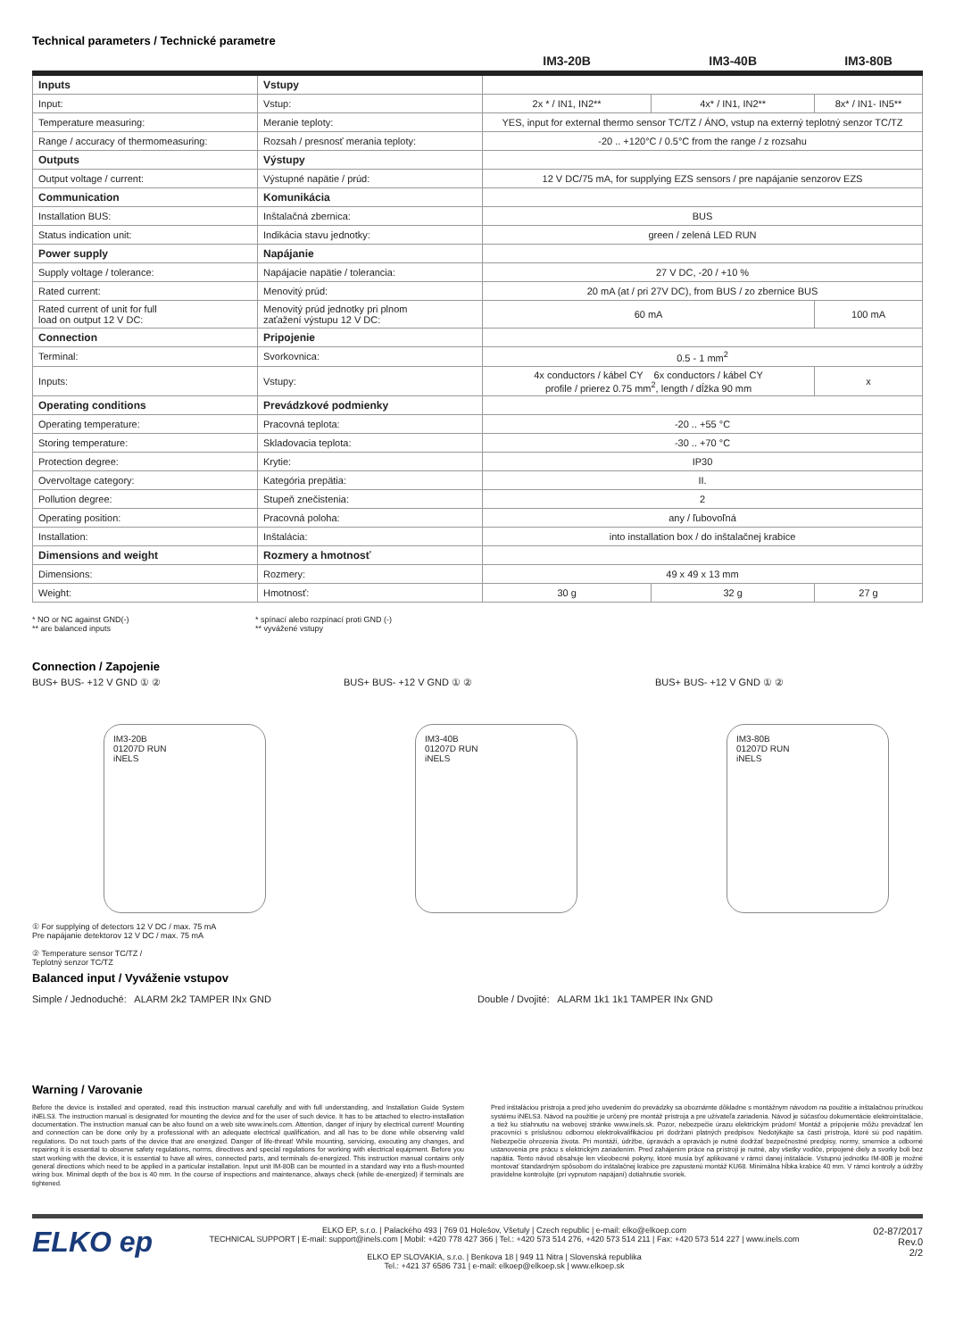Technical parameters / Technické parametre
| | | IM3-20B | IM3-40B | IM3-80B |
| --- | --- | --- | --- | --- |
| Inputs | Vstupy | | | |
| Input: | Vstup: | 2x * / IN1, IN2** | 4x* / IN1, IN2** | 8x* / IN1- IN5** |
| Temperature measuring: | Meranie teploty: | YES, input for external thermo sensor TC/TZ / ÁNO, vstup na externý teplotný senzor TC/TZ | | |
| Range / accuracy of thermomeasuring: | Rozsah / presnosť merania teploty: | -20 .. +120°C / 0.5°C from the range / z rozsahu | | |
| Outputs | Výstupy | | | |
| Output voltage / current: | Výstupné napätie / prúd: | 12 V DC/75 mA, for supplying EZS sensors / pre napájanie senzorov EZS | | |
| Communication | Komunikácia | | | |
| Installation BUS: | Inštalačná zbernica: | BUS | | |
| Status indication unit: | Indikácia stavu jednotky: | green / zelená LED RUN | | |
| Power supply | Napájanie | | | |
| Supply voltage / tolerance: | Napájacie napätie / tolerancia: | 27 V DC, -20 / +10 % | | |
| Rated current: | Menovitý prúd: | 20 mA (at / pri 27V DC), from BUS / zo zbernice BUS | | |
| Rated current of unit for full load on output 12 V DC: | Menovitý prúd jednotky pri plnom zaťažení výstupu 12 V DC: | 60 mA | | 100 mA |
| Connection | Pripojenie | | | |
| Terminal: | Svorkovnica: | 0.5 - 1 mm<sup>2</sup> | | |
| Inputs: | Vstupy: | 4x conductors / kábel CY 6x conductors / kábel CY profile / prierez 0.75 mm<sup>2</sup>, length / dĺžka 90 mm | | x |
| Operating conditions | Prevádzkové podmienky | | | |
| Operating temperature: | Pracovná teplota: | -20 .. +55 °C | | |
| Storing temperature: | Skladovacia teplota: | -30 .. +70 °C | | |
| Protection degree: | Krytie: | IP30 | | |
| Overvoltage category: | Kategória prepätia: | II. | | |
| Pollution degree: | Stupeň znečistenia: | 2 | | |
| Operating position: | Pracovná poloha: | any / ľubovoľná | | |
| Installation: | Inštalácia: | into installation box / do inštalačnej krabice | | |
| Dimensions and weight | Rozmery a hmotnosť | | | |
| Dimensions: | Rozmery: | 49 x 49 x 13 mm | | |
| Weight: | Hmotnosť: | 30 g | 32 g | 27 g |
* NO or NC against GND(-)
** are balanced inputs
* spínací alebo rozpínací proti GND (-)
** vyvážené vstupy
Connection / Zapojenie
BUS+ BUS- +12 V GND ① ②
IM3-20B
01207D RUN
iNELS
① For supplying of detectors 12 V DC / max. 75 mA
Pre napájanie detektorov 12 V DC / max. 75 mA
② Temperature sensor TC/TZ /
Teplotný senzor TC/TZ
BUS+ BUS- +12 V GND ① ②
IM3-40B
01207D RUN
iNELS
BUS+ BUS- +12 V GND ① ②
IM3-80B
01207D RUN
iNELS
Balanced input / Vyváženie vstupov
Simple / Jednoduché: ALARM 2k2 TAMPER INx GND
Double / Dvojité: ALARM 1k1 1k1 TAMPER INx GND
Warning / Varovanie
Before the device is installed and operated, read this instruction manual carefully and with full understanding, and Installation Guide System iNELS3. The instruction manual is designated for mounting the device and for the user of such device. It has to be attached to electro-installation documentation. The instruction manual can be also found on a web site www.inels.com. Attention, danger of injury by electrical current! Mounting and connection can be done only by a professional with an adequate electrical qualification, and all has to be done while observing valid regulations. Do not touch parts of the device that are energized. Danger of life-threat! While mounting, servicing, executing any changes, and repairing it is essential to observe safety regulations, norms, directives and special regulations for working with electrical equipment. Before you start working with the device, it is essential to have all wires, connected parts, and terminals de-energized. This instruction manual contains only general directions which need to be applied in a particular installation. Input unit IM-80B can be mounted in a standard way into a flush-mounted wiring box. Minimal depth of the box is 40 mm. In the course of inspections and maintenance, always check (while de-energized) if terminals are tightened.
Pred inštaláciou prístroja a pred jeho uvedením do prevádzky sa oboznámte dôkladne s montážnym návodom na použitie a inštalačnou príručkou systému iNELS3. Návod na použitie je určený pre montáž prístroja a pre užívateľa zariadenia. Návod je súčasťou dokumentácie elektroinštalácie, a tiež ku stiahnutiu na webovej stránke www.inels.sk. Pozor, nebezpečie úrazu elektrickým prúdom! Montáž a pripojenie môžu prevádzať len pracovníci s príslušnou odbornou elektrokvalifikáciou pri dodržaní platných predpisov. Nedotýkajte sa častí prístroja, ktoré sú pod napätím. Nebezpečie ohrozenia života. Pri montáži, údržbe, úpravách a opravách je nutné dodržať bezpečnostné predpisy, normy, smernice a odborné ustanovenia pre prácu s elektrickým zariadením. Pred zahájením práce na prístroji je nutné, aby všetky vodiče, pripojené diely a svorky boli bez napätia. Tento návod obsahuje len všeobecné pokyny, ktoré musia byť aplikované v rámci danej inštalácie. Vstupnú jednotku IM-80B je možné montovať štandardným spôsobom do inštalačnej krabice pre zapustenú montáž KU68. Minimálna hĺbka krabice 40 mm. V rámci kontroly a údržby pravidelne kontrolujte (pri vypnutom napájaní) dotiahnutie svoriek.
ELKO ep
ELKO EP, s.r.o. | Palackého 493 | 769 01 Holešov, Všetuly | Czech republic | e-mail: elko@elkoep.com
TECHNICAL SUPPORT | E-mail: support@inels.com | Mobil: +420 778 427 366 | Tel.: +420 573 514 276, +420 573 514 211 | Fax: +420 573 514 227 | www.inels.com
ELKO EP SLOVAKIA, s.r.o. | Benkova 18 | 949 11 Nitra | Slovenská republika
Tel.: +421 37 6586 731 | e-mail: elkoep@elkoep.sk | www.elkoep.sk
02-87/2017
Rev.0
2/2